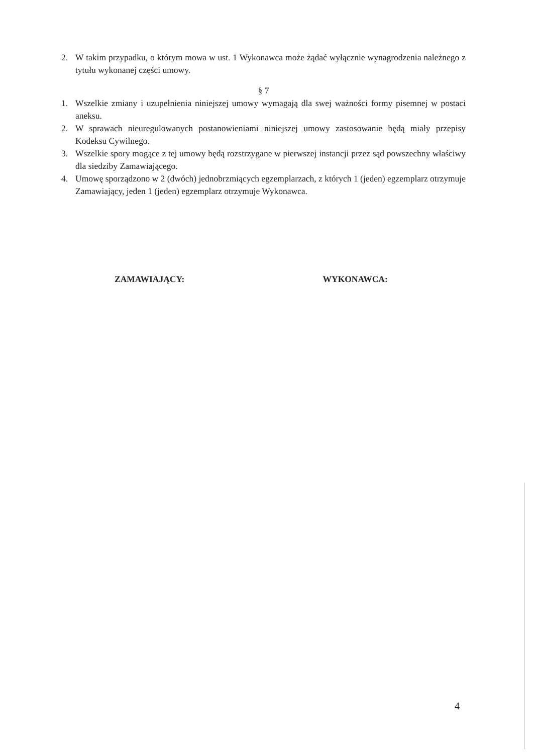2. W takim przypadku, o którym mowa w ust. 1 Wykonawca może żądać wyłącznie wynagrodzenia należnego z tytułu wykonanej części umowy.
§ 7
1. Wszelkie zmiany i uzupełnienia niniejszej umowy wymagają dla swej ważności formy pisemnej w postaci aneksu.
2. W sprawach nieuregulowanych postanowieniami niniejszej umowy zastosowanie będą miały przepisy Kodeksu Cywilnego.
3. Wszelkie spory mogące z tej umowy będą rozstrzygane w pierwszej instancji przez sąd powszechny właściwy dla siedziby Zamawiającego.
4. Umowę sporządzono w 2 (dwóch) jednobrzmiących egzemplarzach, z których 1 (jeden) egzemplarz otrzymuje Zamawiający, jeden 1 (jeden) egzemplarz otrzymuje Wykonawca.
ZAMAWIAJĄCY: WYKONAWCA:
4